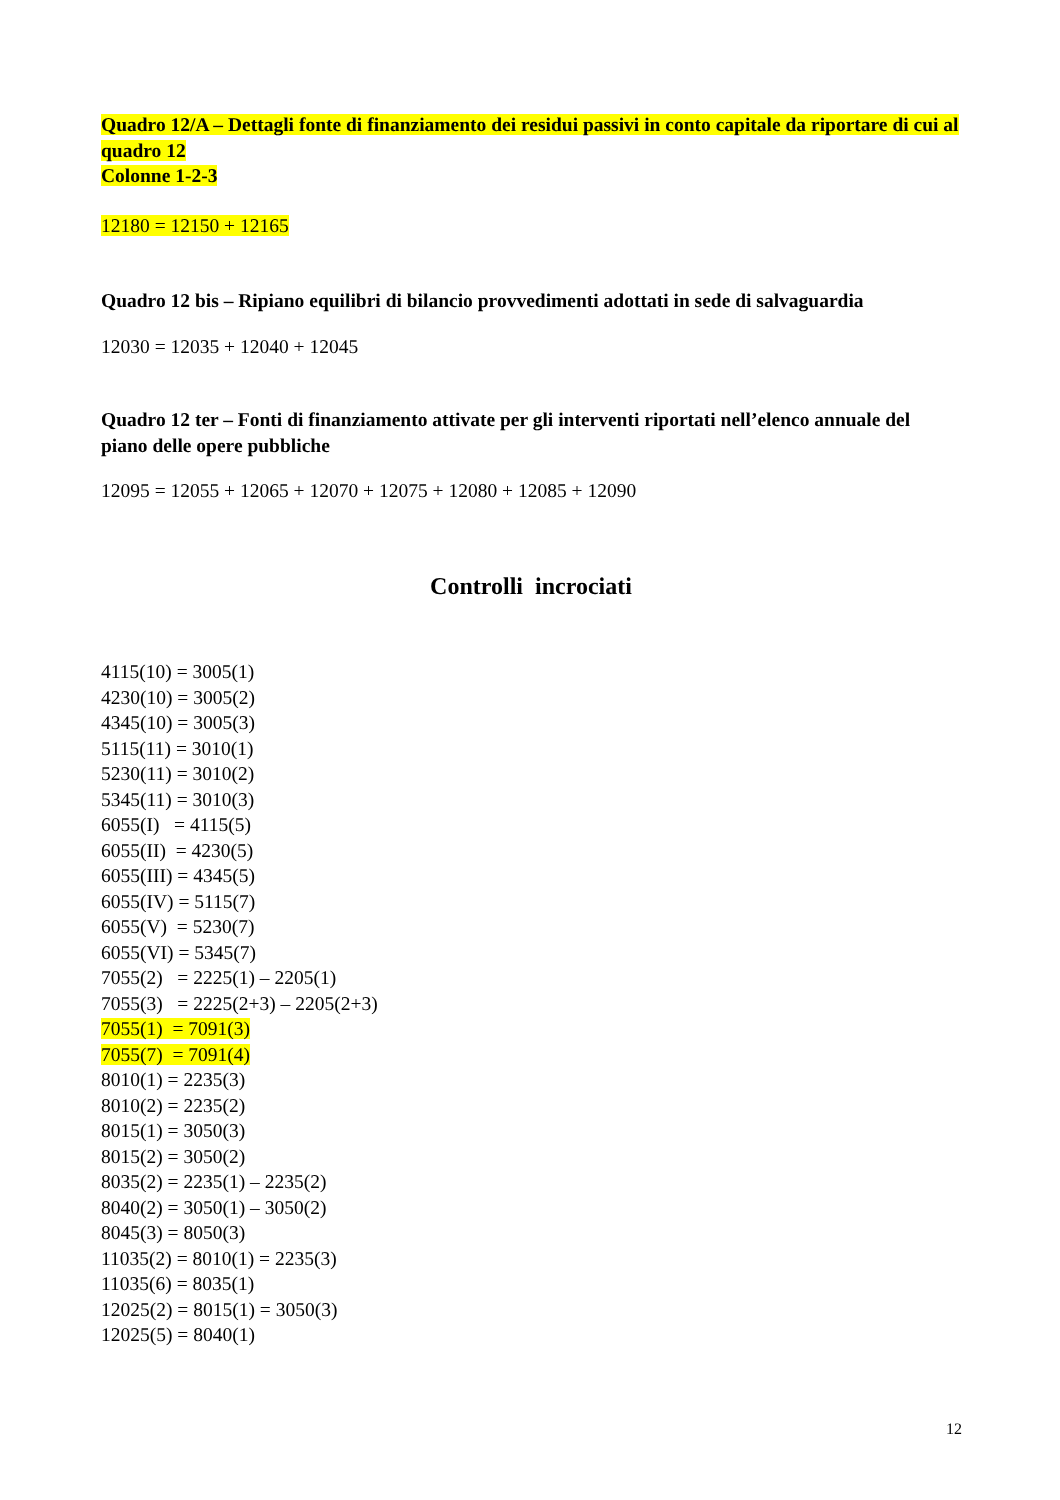Quadro 12/A – Dettagli fonte di finanziamento dei residui passivi in conto capitale da riportare di cui al quadro 12
Colonne 1-2-3
12180 = 12150 + 12165
Quadro 12 bis – Ripiano equilibri di bilancio provvedimenti adottati in sede di salvaguardia
12030 = 12035 + 12040 + 12045
Quadro 12 ter – Fonti di finanziamento attivate per gli interventi riportati nell’elenco annuale del piano delle opere pubbliche
12095 = 12055 + 12065 + 12070 + 12075 + 12080 + 12085 + 12090
Controlli incrociati
4115(10) = 3005(1)
4230(10) = 3005(2)
4345(10) = 3005(3)
5115(11) = 3010(1)
5230(11) = 3010(2)
5345(11) = 3010(3)
6055(I) = 4115(5)
6055(II) = 4230(5)
6055(III) = 4345(5)
6055(IV) = 5115(7)
6055(V) = 5230(7)
6055(VI) = 5345(7)
7055(2) = 2225(1) – 2205(1)
7055(3) = 2225(2+3) – 2205(2+3)
7055(1) = 7091(3)
7055(7) = 7091(4)
8010(1) = 2235(3)
8010(2) = 2235(2)
8015(1) = 3050(3)
8015(2) = 3050(2)
8035(2) = 2235(1) – 2235(2)
8040(2) = 3050(1) – 3050(2)
8045(3) = 8050(3)
11035(2) = 8010(1) = 2235(3)
11035(6) = 8035(1)
12025(2) = 8015(1) = 3050(3)
12025(5) = 8040(1)
12